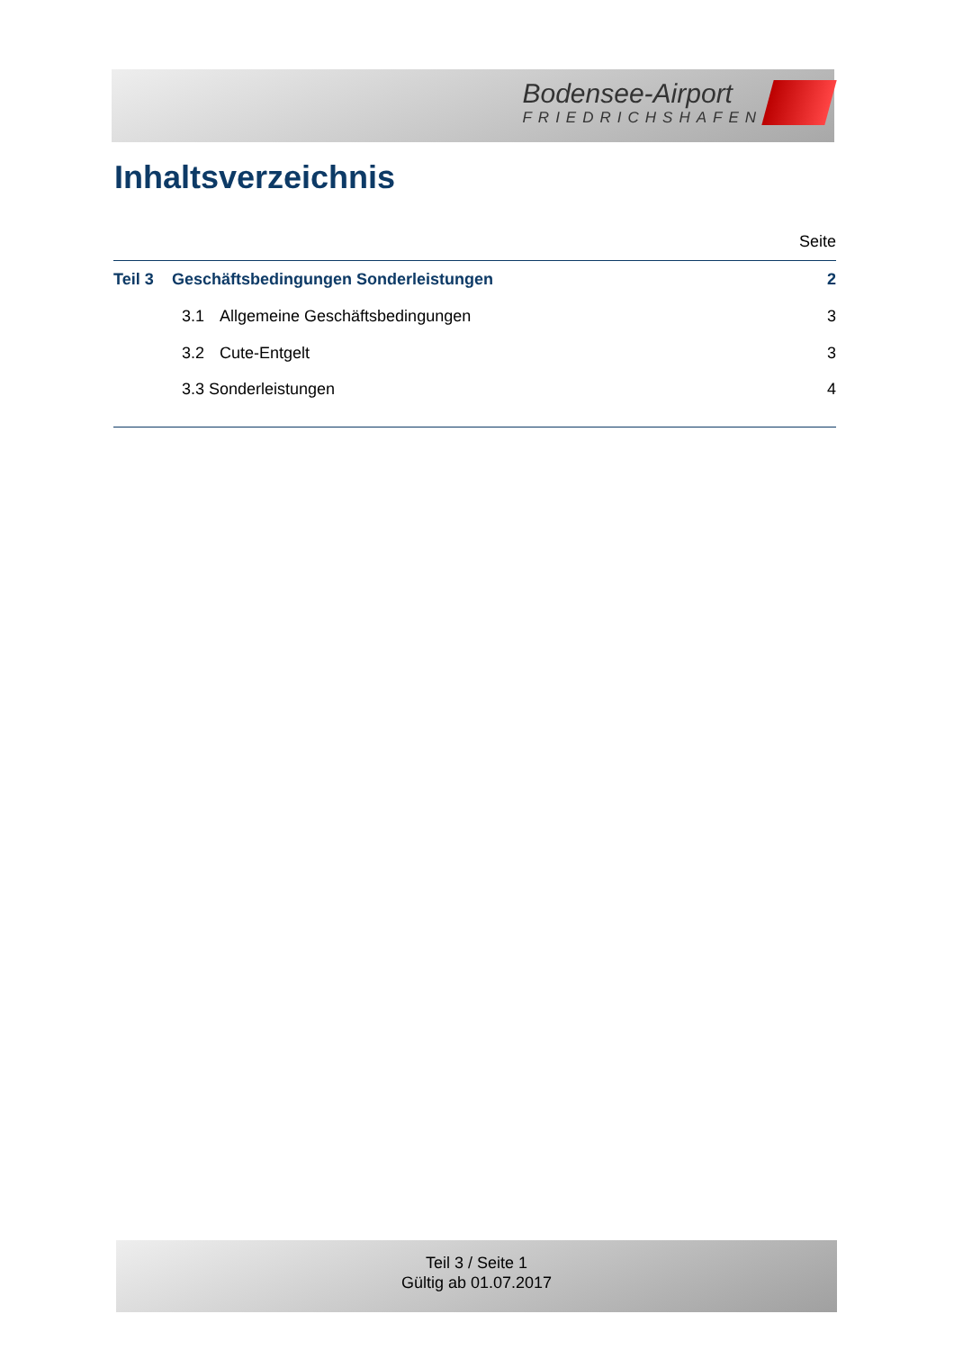Bodensee-Airport
FRIEDRICHSHAFEN
Inhaltsverzeichnis
Seite
Teil 3 Geschäftsbedingungen Sonderleistungen 2
3.1 Allgemeine Geschäftsbedingungen 3
3.2 Cute-Entgelt 3
3.3 Sonderleistungen 4
Teil 3 / Seite 1
Gültig ab 01.07.2017